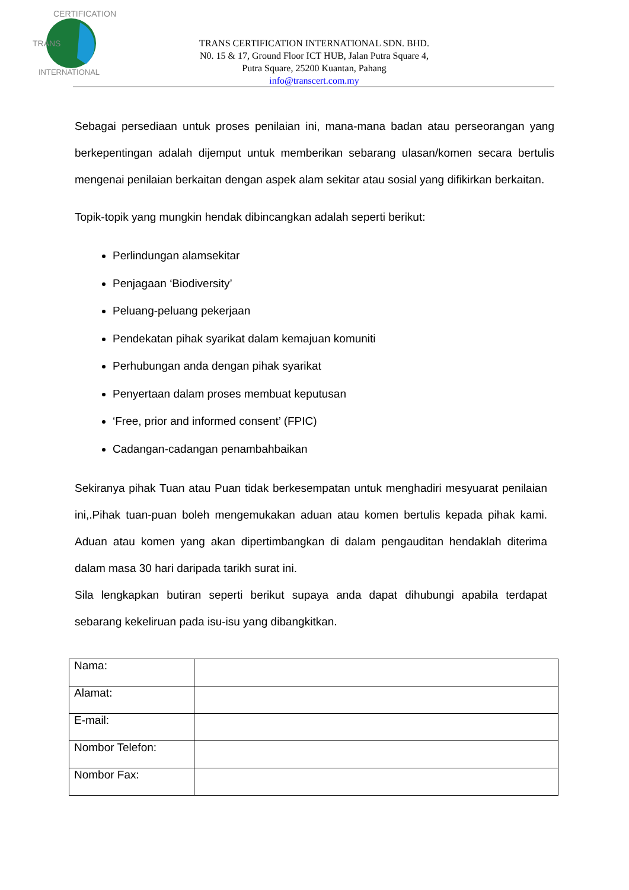TRANS
CERTIFICATION
INTERNATIONAL
TRANS CERTIFICATION INTERNATIONAL SDN. BHD.
N0. 15 & 17, Ground Floor ICT HUB, Jalan Putra Square 4,
Putra Square, 25200 Kuantan, Pahang
info@transcert.com.my
Sebagai persediaan untuk proses penilaian ini, mana-mana badan atau perseorangan yang berkepentingan adalah dijemput untuk memberikan sebarang ulasan/komen secara bertulis mengenai penilaian berkaitan dengan aspek alam sekitar atau sosial yang difikirkan berkaitan.
Topik-topik yang mungkin hendak dibincangkan adalah seperti berikut:
Perlindungan alamsekitar
Penjagaan ‘Biodiversity’
Peluang-peluang pekerjaan
Pendekatan pihak syarikat dalam kemajuan komuniti
Perhubungan anda dengan pihak syarikat
Penyertaan dalam proses membuat keputusan
‘Free, prior and informed consent’ (FPIC)
Cadangan-cadangan penambahbaikan
Sekiranya pihak Tuan atau Puan tidak berkesempatan untuk menghadiri mesyuarat penilaian ini,.Pihak tuan-puan boleh mengemukakan aduan atau komen bertulis kepada pihak kami. Aduan atau komen yang akan dipertimbangkan di dalam pengauditan hendaklah diterima dalam masa 30 hari daripada tarikh surat ini.
Sila lengkapkan butiran seperti berikut supaya anda dapat dihubungi apabila terdapat sebarang kekeliruan pada isu-isu yang dibangkitkan.
| Nama: | |
| Alamat: | |
| E-mail: | |
| Nombor Telefon: | |
| Nombor Fax: | |